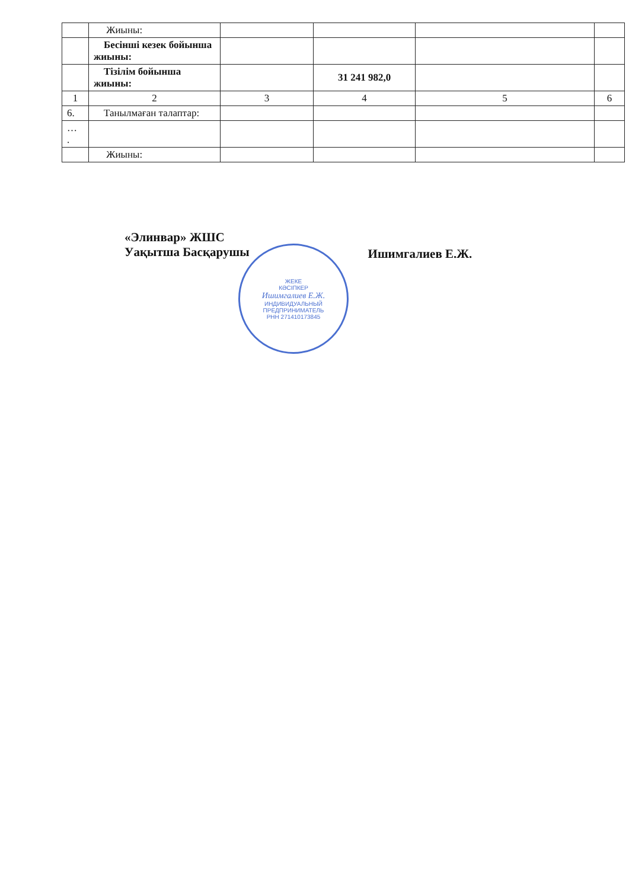| | Жиыны: | | | | |
| | Бесінші кезек бойынша жиыны: | | | | |
| | Тізілім бойынша жиыны: | | 31 241 982,0 | | |
| 1 | 2 | 3 | 4 | 5 | 6 |
| 6. | Танылмаған талаптар: | | | | |
| … . | | | | | |
| | Жиыны: | | | | |
«Элинвар» ЖШС
Уақытша Басқарушы
Ишимгалиев Е.Ж.
ЖЕКЕ
КӘСІПКЕР
Ишимгалиев Е.Ж.
ИНДИВИДУАЛЬНЫЙ
ПРЕДПРИНИМАТЕЛЬ
РНН 271410173845